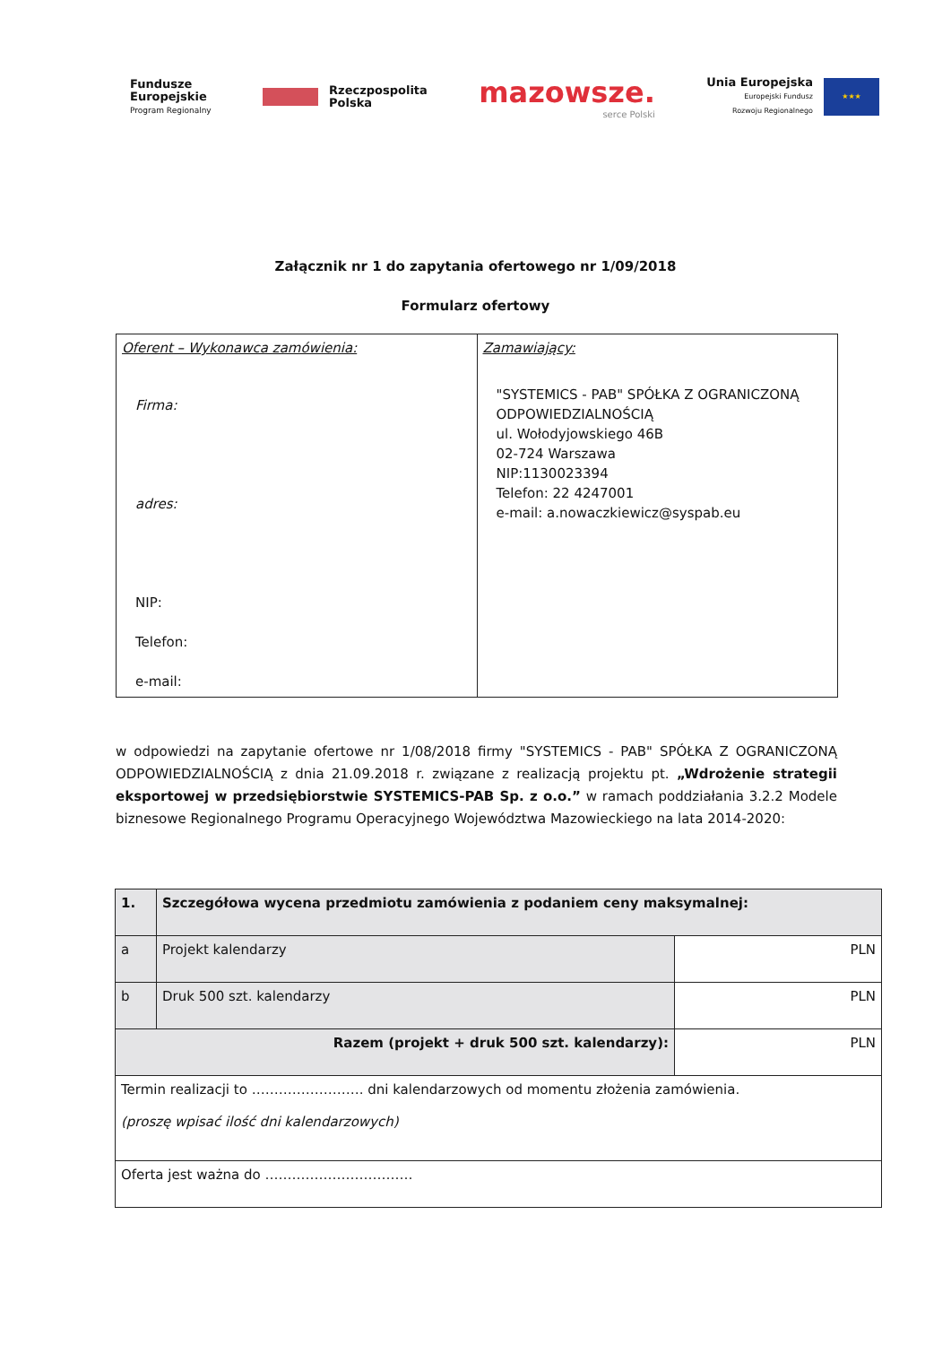Fundusze
Europejskie
Program Regionalny
Rzeczpospolita
Polska
mazowsze.
serce Polski
Unia Europejska
Europejski Fundusz
Rozwoju Regionalnego
★★★
Załącznik nr 1 do zapytania ofertowego nr 1/09/2018
Formularz ofertowy
| Oferent – Wykonawca zamówienia: Firma: adres: NIP: Telefon: e-mail: | Zamawiający: "SYSTEMICS - PAB" SPÓŁKA Z OGRANICZONĄ ODPOWIEDZIALNOŚCIĄ ul. Wołodyjowskiego 46B 02-724 Warszawa NIP:1130023394 Telefon: 22 4247001 e-mail: a.nowaczkiewicz@syspab.eu |
w odpowiedzi na zapytanie ofertowe nr 1/08/2018 firmy "SYSTEMICS - PAB" SPÓŁKA Z OGRANICZONĄ ODPOWIEDZIALNOŚCIĄ z dnia 21.09.2018 r. związane z realizacją projektu pt. „Wdrożenie strategii eksportowej w przedsiębiorstwie SYSTEMICS-PAB Sp. z o.o.” w ramach poddziałania 3.2.2 Modele biznesowe Regionalnego Programu Operacyjnego Województwa Mazowieckiego na lata 2014-2020:
| 1. | Szczegółowa wycena przedmiotu zamówienia z podaniem ceny maksymalnej: | |
| a | Projekt kalendarzy | PLN |
| b | Druk 500 szt. kalendarzy | PLN |
| Razem (projekt + druk 500 szt. kalendarzy): | | PLN |
| Termin realizacji to ……………………. dni kalendarzowych od momentu złożenia zamówienia. (proszę wpisać ilość dni kalendarzowych) | | |
| Oferta jest ważna do …………………………… | | |